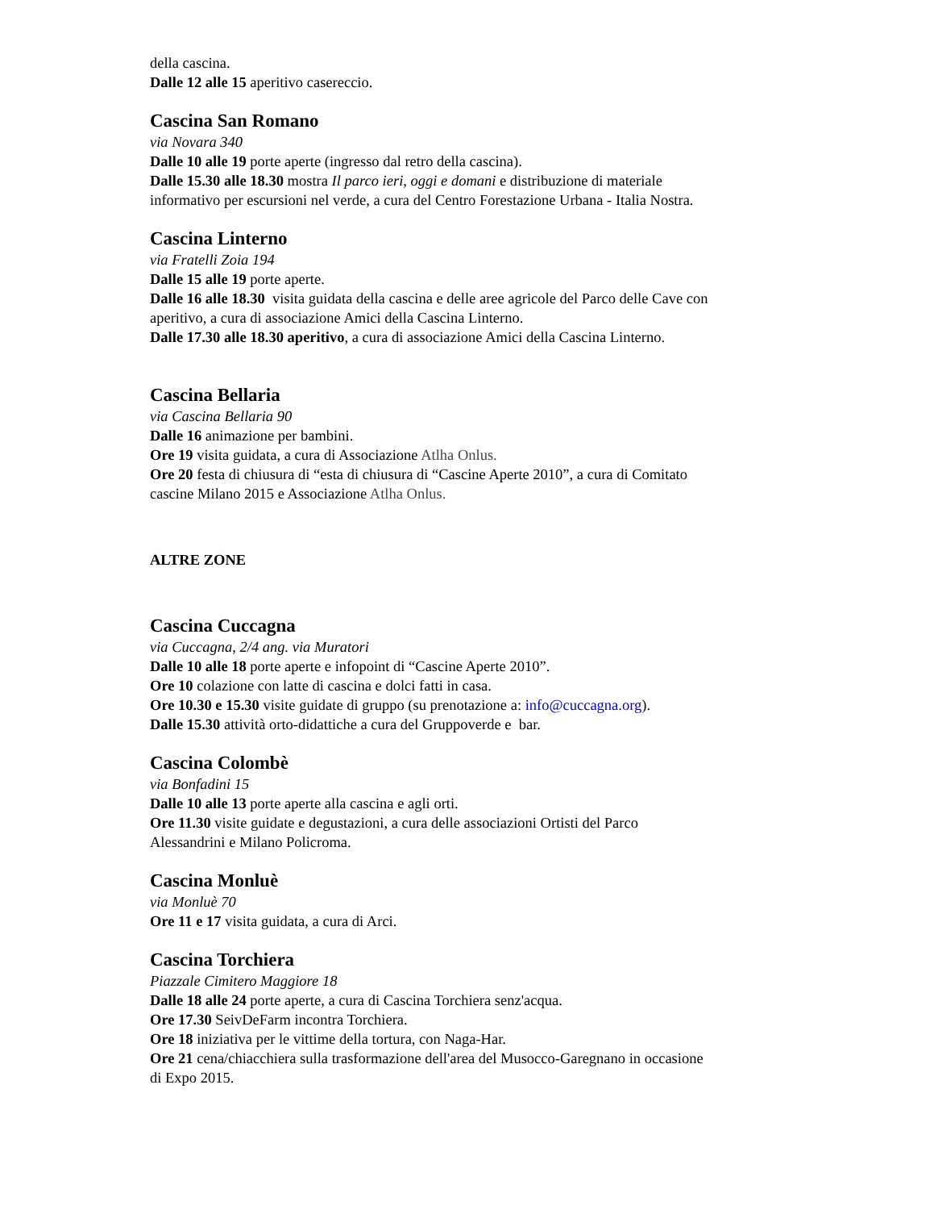della cascina.
Dalle 12 alle 15 aperitivo casereccio.
Cascina San Romano
via Novara 340
Dalle 10 alle 19 porte aperte (ingresso dal retro della cascina).
Dalle 15.30 alle 18.30 mostra Il parco ieri, oggi e domani e distribuzione di materiale informativo per escursioni nel verde, a cura del Centro Forestazione Urbana - Italia Nostra.
Cascina Linterno
via Fratelli Zoia 194
Dalle 15 alle 19 porte aperte.
Dalle 16 alle 18.30 visita guidata della cascina e delle aree agricole del Parco delle Cave con aperitivo, a cura di associazione Amici della Cascina Linterno.
Dalle 17.30 alle 18.30 aperitivo, a cura di associazione Amici della Cascina Linterno.
Cascina Bellaria
via Cascina Bellaria 90
Dalle 16 animazione per bambini.
Ore 19 visita guidata, a cura di Associazione Atlha Onlus.
Ore 20 festa di chiusura di “esta di chiusura di “Cascine Aperte 2010”, a cura di Comitato cascine Milano 2015 e Associazione Atlha Onlus.
ALTRE ZONE
Cascina Cuccagna
via Cuccagna, 2/4 ang. via Muratori
Dalle 10 alle 18 porte aperte e infopoint di “Cascine Aperte 2010”.
Ore 10 colazione con latte di cascina e dolci fatti in casa.
Ore 10.30 e 15.30 visite guidate di gruppo (su prenotazione a: info@cuccagna.org).
Dalle 15.30 attività orto-didattiche a cura del Gruppoverde e bar.
Cascina Colombè
via Bonfadini 15
Dalle 10 alle 13 porte aperte alla cascina e agli orti.
Ore 11.30 visite guidate e degustazioni, a cura delle associazioni Ortisti del Parco Alessandrini e Milano Policroma.
Cascina Monluè
via Monluè 70
Ore 11 e 17 visita guidata, a cura di Arci.
Cascina Torchiera
Piazzale Cimitero Maggiore 18
Dalle 18 alle 24 porte aperte, a cura di Cascina Torchiera senz'acqua.
Ore 17.30 SeivDeFarm incontra Torchiera.
Ore 18 iniziativa per le vittime della tortura, con Naga-Har.
Ore 21 cena/chiacchiera sulla trasformazione dell'area del Musocco-Garegnano in occasione di Expo 2015.